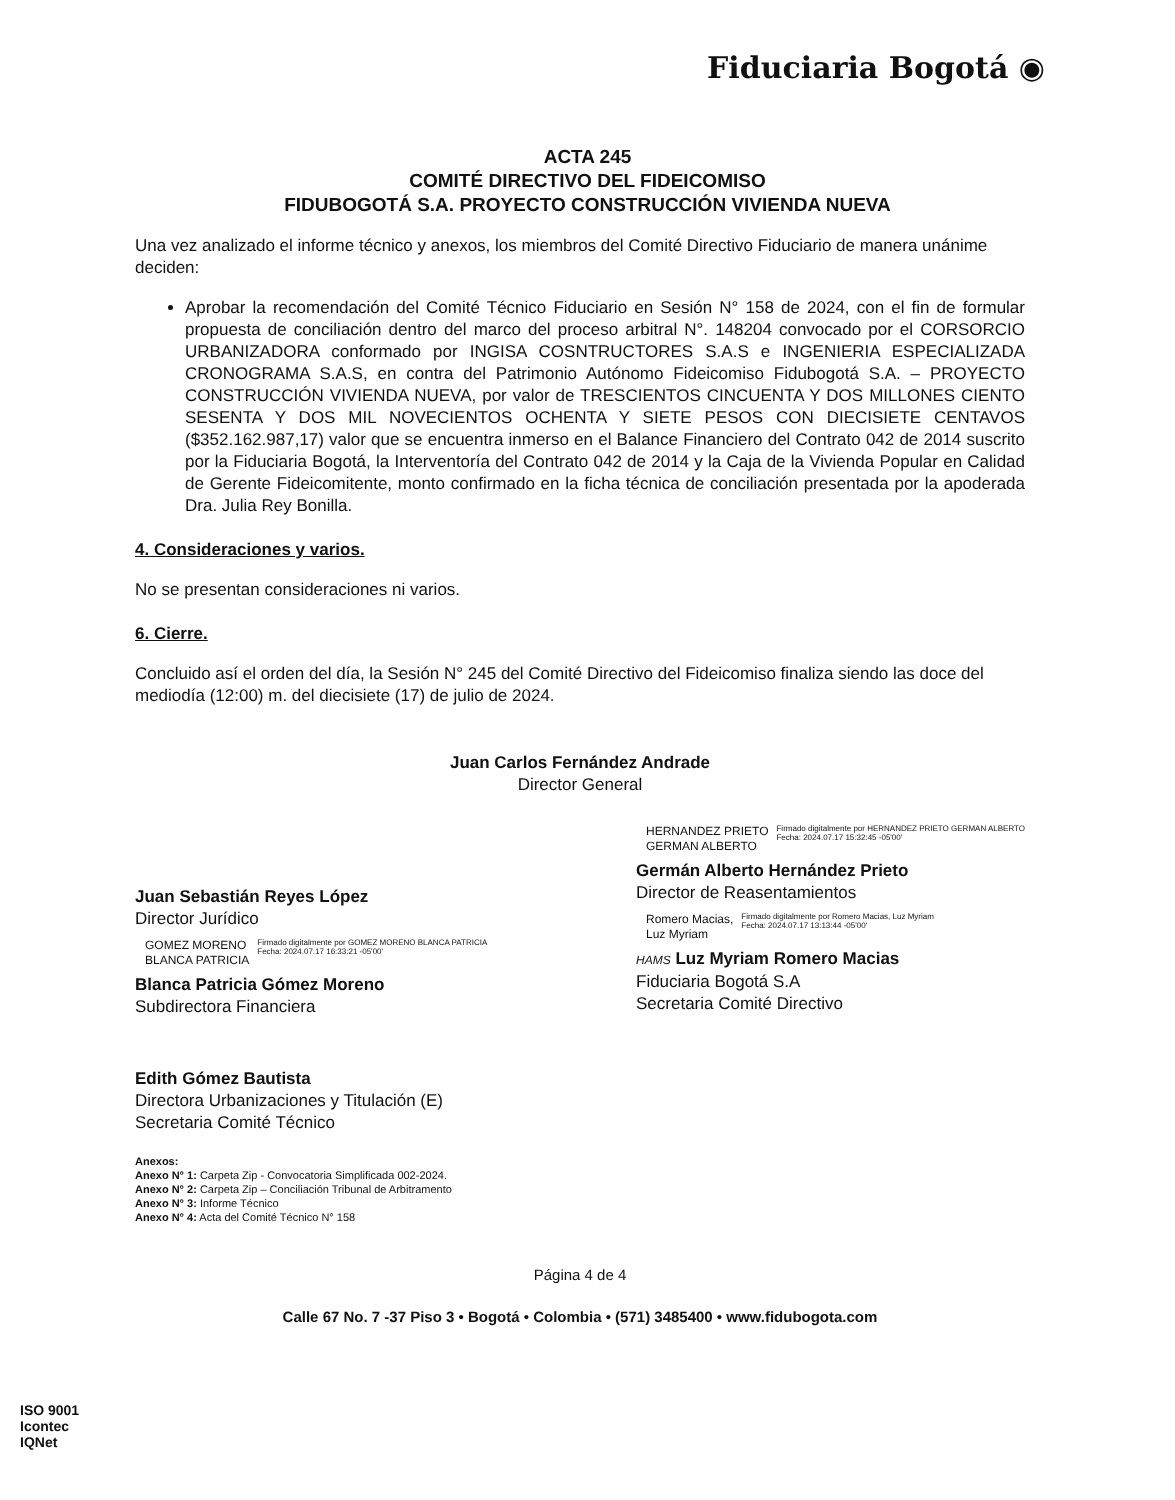Fiduciaria Bogotá ◉
ACTA 245
COMITÉ DIRECTIVO DEL FIDEICOMISO
FIDUBOGOTÁ S.A. PROYECTO CONSTRUCCIÓN VIVIENDA NUEVA
Una vez analizado el informe técnico y anexos, los miembros del Comité Directivo Fiduciario de manera unánime deciden:
Aprobar la recomendación del Comité Técnico Fiduciario en Sesión N° 158 de 2024, con el fin de formular propuesta de conciliación dentro del marco del proceso arbitral N°. 148204 convocado por el CORSORCIO URBANIZADORA conformado por INGISA COSNTRUCTORES S.A.S e INGENIERIA ESPECIALIZADA CRONOGRAMA S.A.S, en contra del Patrimonio Autónomo Fideicomiso Fidubogotá S.A. – PROYECTO CONSTRUCCIÓN VIVIENDA NUEVA, por valor de TRESCIENTOS CINCUENTA Y DOS MILLONES CIENTO SESENTA Y DOS MIL NOVECIENTOS OCHENTA Y SIETE PESOS CON DIECISIETE CENTAVOS ($352.162.987,17) valor que se encuentra inmerso en el Balance Financiero del Contrato 042 de 2014 suscrito por la Fiduciaria Bogotá, la Interventoría del Contrato 042 de 2014 y la Caja de la Vivienda Popular en Calidad de Gerente Fideicomitente, monto confirmado en la ficha técnica de conciliación presentada por la apoderada Dra. Julia Rey Bonilla.
4. Consideraciones y varios.
No se presentan consideraciones ni varios.
6. Cierre.
Concluido así el orden del día, la Sesión N° 245 del Comité Directivo del Fideicomiso finaliza siendo las doce del mediodía (12:00) m. del diecisiete (17) de julio de 2024.
Juan Carlos Fernández Andrade
Director General
Juan Sebastián Reyes López
Director Jurídico
GOMEZ MORENO
BLANCA PATRICIA
Firmado digitalmente por GOMEZ MORENO BLANCA PATRICIA
Fecha: 2024.07.17 16:33:21 -05'00'
Blanca Patricia Gómez Moreno
Subdirectora Financiera
Edith Gómez Bautista
Directora Urbanizaciones y Titulación (E)
Secretaria Comité Técnico
HERNANDEZ PRIETO
GERMAN ALBERTO
Firmado digitalmente por HERNANDEZ PRIETO GERMAN ALBERTO
Fecha: 2024.07.17 15:32:45 -05'00'
Germán Alberto Hernández Prieto
Director de Reasentamientos
Romero Macias,
Luz Myriam
Firmado digitalmente por Romero Macias, Luz Myriam
Fecha: 2024.07.17 13:13:44 -05'00'
HAMS Luz Myriam Romero Macias
Fiduciaria Bogotá S.A
Secretaria Comité Directivo
Anexos:
Anexo N° 1: Carpeta Zip - Convocatoria Simplificada 002-2024.
Anexo N° 2: Carpeta Zip – Conciliación Tribunal de Arbitramento
Anexo N° 3: Informe Técnico
Anexo N° 4: Acta del Comité Técnico N° 158
Página 4 de 4
Calle 67 No. 7 -37 Piso 3 • Bogotá • Colombia • (571) 3485400 • www.fidubogota.com
ISO 9001
Icontec
IQNet